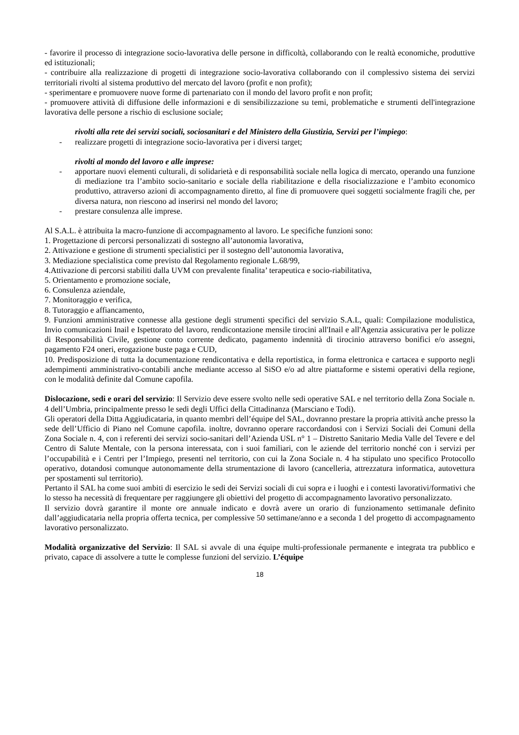- favorire il processo di integrazione socio-lavorativa delle persone in difficoltà, collaborando con le realtà economiche, produttive ed istituzionali;
- contribuire alla realizzazione di progetti di integrazione socio-lavorativa collaborando con il complessivo sistema dei servizi territoriali rivolti al sistema produttivo del mercato del lavoro (profit e non profit);
- sperimentare e promuovere nuove forme di partenariato con il mondo del lavoro profit e non profit;
- promuovere attività di diffusione delle informazioni e di sensibilizzazione su temi, problematiche e strumenti dell'integrazione lavorativa delle persone a rischio di esclusione sociale;
rivolti alla rete dei servizi sociali, sociosanitari e del Ministero della Giustizia, Servizi per l’impiego:
- realizzare progetti di integrazione socio-lavorativa per i diversi target;
rivolti al mondo del lavoro e alle imprese:
- apportare nuovi elementi culturali, di solidarietà e di responsabilità sociale nella logica di mercato, operando una funzione di mediazione tra l’ambito socio-sanitario e sociale della riabilitazione e della risocializzazione e l’ambito economico produttivo, attraverso azioni di accompagnamento diretto, al fine di promuovere quei soggetti socialmente fragili che, per diversa natura, non riescono ad inserirsi nel mondo del lavoro;
- prestare consulenza alle imprese.
Al S.A.L. è attribuita la macro-funzione di accompagnamento al lavoro. Le specifiche funzioni sono:
1. Progettazione di percorsi personalizzati di sostegno all’autonomia lavorativa,
2. Attivazione e gestione di strumenti specialistici per il sostegno dell’autonomia lavorativa,
3. Mediazione specialistica come previsto dal Regolamento regionale L.68/99,
4.Attivazione di percorsi stabiliti dalla UVM con prevalente finalita’ terapeutica e socio-riabilitativa,
5. Orientamento e promozione sociale,
6. Consulenza aziendale,
7. Monitoraggio e verifica,
8. Tutoraggio e affiancamento,
9. Funzioni amministrative connesse alla gestione degli strumenti specifici del servizio S.A.L, quali: Compilazione modulistica, Invio comunicazioni Inail e Ispettorato del lavoro, rendicontazione mensile tirocini all'Inail e all'Agenzia assicurativa per le polizze di Responsabilità Civile, gestione conto corrente dedicato, pagamento indennità di tirocinio attraverso bonifici e/o assegni, pagamento F24 oneri, erogazione buste paga e CUD,
10. Predisposizione di tutta la documentazione rendicontativa e della reportistica, in forma elettronica e cartacea e supporto negli adempimenti amministrativo-contabili anche mediante accesso al SiSO e/o ad altre piattaforme e sistemi operativi della regione, con le modalità definite dal Comune capofila.
Dislocazione, sedi e orari del servizio: Il Servizio deve essere svolto nelle sedi operative SAL e nel territorio della Zona Sociale n. 4 dell’Umbria, principalmente presso le sedi degli Uffici della Cittadinanza (Marsciano e Todi).
Gli operatori della Ditta Aggiudicataria, in quanto membri dell’équipe del SAL, dovranno prestare la propria attività anche presso la sede dell’Ufficio di Piano nel Comune capofila. inoltre, dovranno operare raccordandosi con i Servizi Sociali dei Comuni della Zona Sociale n. 4, con i referenti dei servizi socio-sanitari dell’Azienda USL n° 1 – Distretto Sanitario Media Valle del Tevere e del Centro di Salute Mentale, con la persona interessata, con i suoi familiari, con le aziende del territorio nonché con i servizi per l’occupabilità e i Centri per l’Impiego, presenti nel territorio, con cui la Zona Sociale n. 4 ha stipulato uno specifico Protocollo operativo, dotandosi comunque autonomamente della strumentazione di lavoro (cancelleria, attrezzatura informatica, autovettura per spostamenti sul territorio).
Pertanto il SAL ha come suoi ambiti di esercizio le sedi dei Servizi sociali di cui sopra e i luoghi e i contesti lavorativi/formativi che lo stesso ha necessità di frequentare per raggiungere gli obiettivi del progetto di accompagnamento lavorativo personalizzato.
Il servizio dovrà garantire il monte ore annuale indicato e dovrà avere un orario di funzionamento settimanale definito dall’aggiudicataria nella propria offerta tecnica, per complessive 50 settimane/anno e a seconda 1 del progetto di accompagnamento lavorativo personalizzato.
Modalità organizzative del Servizio: Il SAL si avvale di una équipe multi-professionale permanente e integrata tra pubblico e privato, capace di assolvere a tutte le complesse funzioni del servizio. L’équipe
18